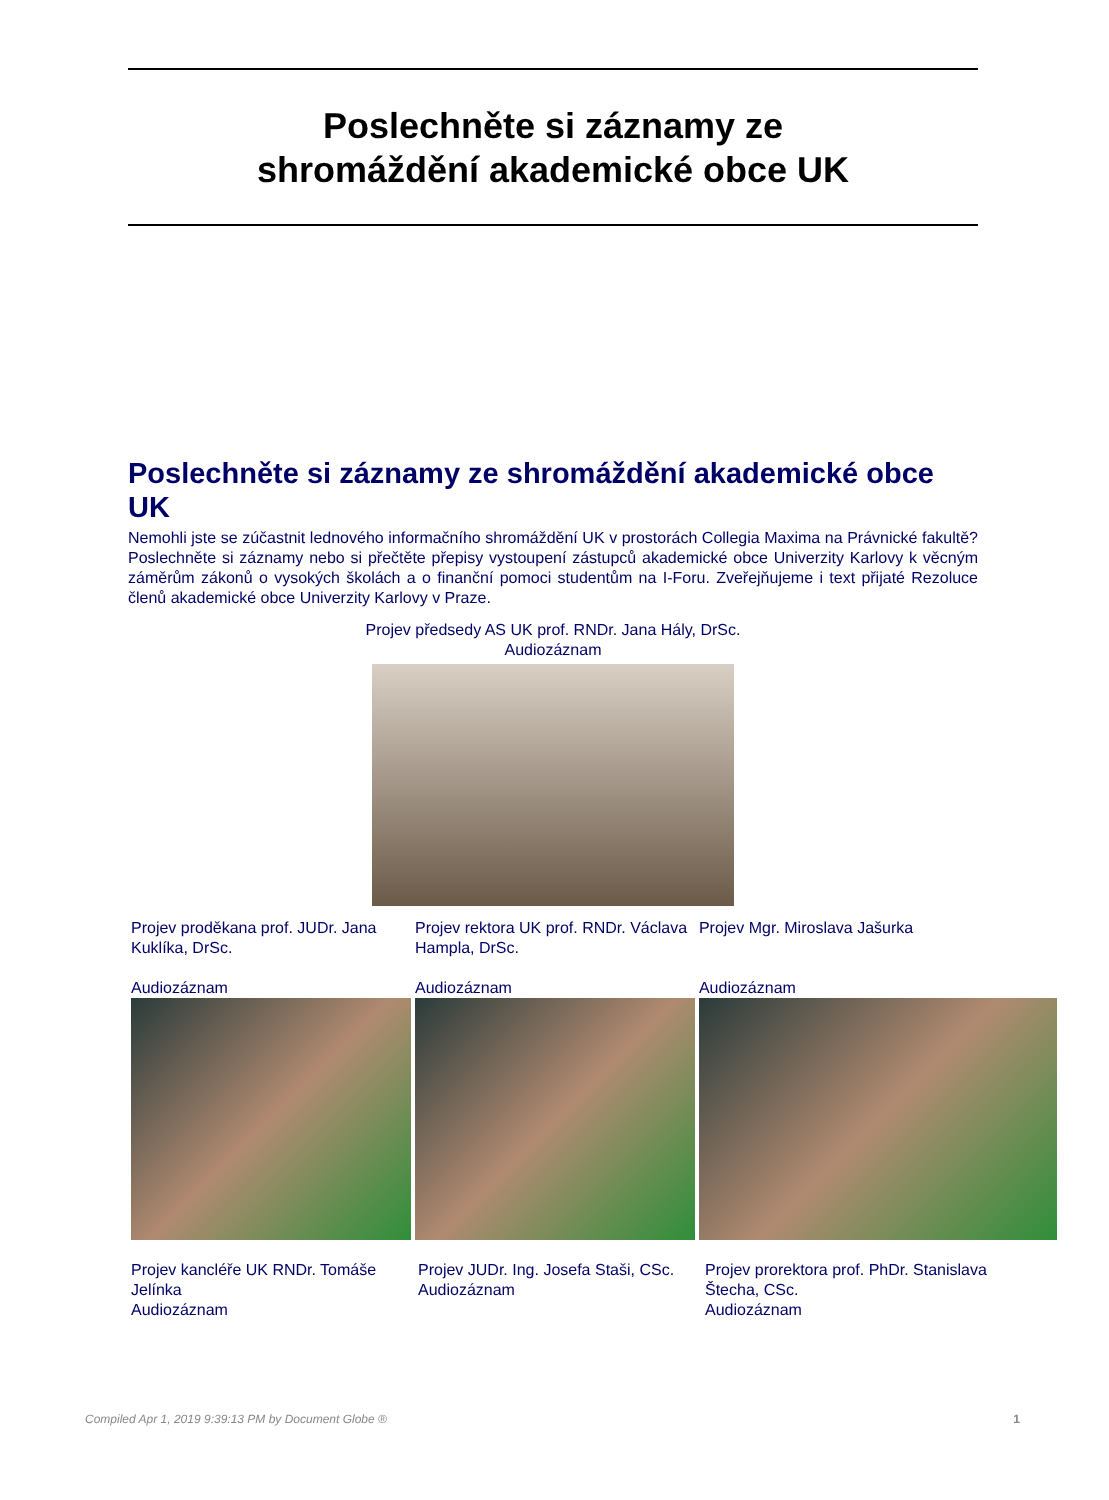Poslechněte si záznamy ze
shromáždění akademické obce UK
Poslechněte si záznamy ze shromáždění akademické obce UK
Nemohli jste se zúčastnit lednového informačního shromáždění UK v prostorách Collegia Maxima na Právnické fakultě? Poslechněte si záznamy nebo si přečtěte přepisy vystoupení zástupců akademické obce Univerzity Karlovy k věcným záměrům zákonů o vysokých školách a o finanční pomoci studentům na I-Foru. Zveřejňujeme i text přijaté Rezoluce členů akademické obce Univerzity Karlovy v Praze.
Projev předsedy AS UK prof. RNDr. Jana Hály, DrSc.
Audiozáznam
Projev proděkana prof. JUDr. Jana Kuklíka, DrSc.
Audiozáznam
Projev rektora UK prof. RNDr. Václava Hampla, DrSc.
Audiozáznam
Projev Mgr. Miroslava Jašurka
Audiozáznam
Projev kancléře UK RNDr. Tomáše Jelínka
Audiozáznam
Projev JUDr. Ing. Josefa Staši, CSc.
Audiozáznam
Projev prorektora prof. PhDr. Stanislava Štecha, CSc.
Audiozáznam
Compiled Apr 1, 2019 9:39:13 PM by Document Globe ® 1